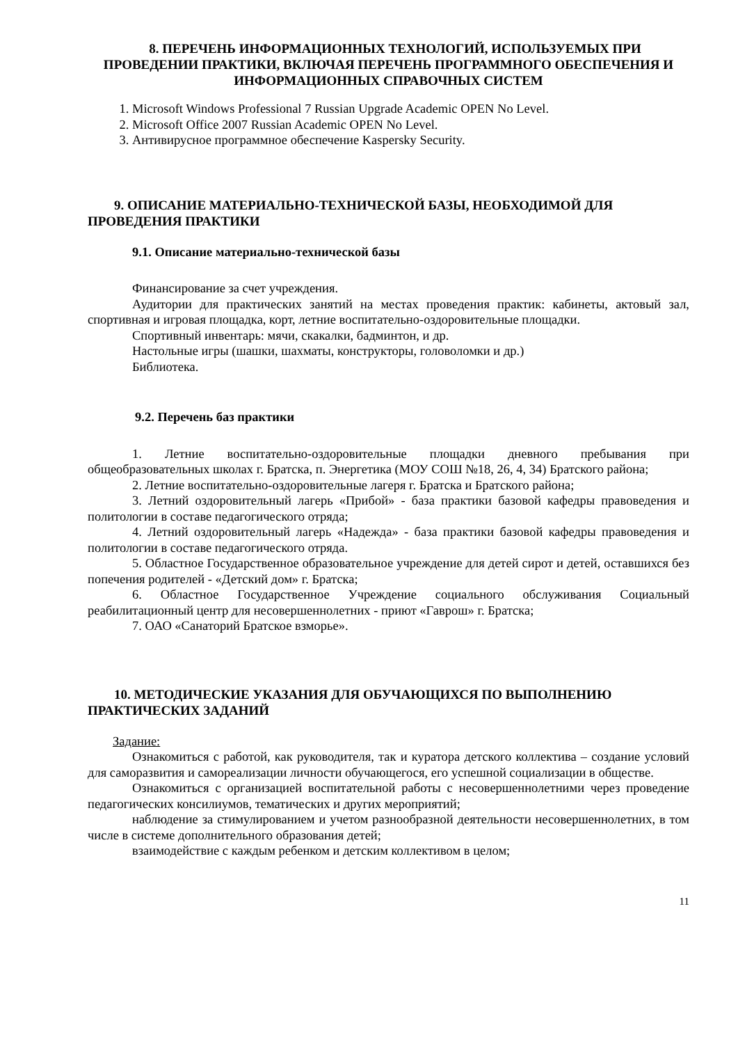8. ПЕРЕЧЕНЬ ИНФОРМАЦИОННЫХ ТЕХНОЛОГИЙ, ИСПОЛЬЗУЕМЫХ ПРИ ПРОВЕДЕНИИ ПРАКТИКИ, ВКЛЮЧАЯ ПЕРЕЧЕНЬ ПРОГРАММНОГО ОБЕСПЕЧЕНИЯ И ИНФОРМАЦИОННЫХ СПРАВОЧНЫХ СИСТЕМ
1. Microsoft Windows Professional 7 Russian Upgrade Academic OPEN No Level.
2. Microsoft Office 2007 Russian Academic OPEN No Level.
3. Антивирусное программное обеспечение Kaspersky Security.
9. ОПИСАНИЕ МАТЕРИАЛЬНО-ТЕХНИЧЕСКОЙ БАЗЫ, НЕОБХОДИМОЙ ДЛЯ ПРОВЕДЕНИЯ ПРАКТИКИ
9.1. Описание материально-технической базы
Финансирование за счет учреждения.
Аудитории для практических занятий на местах проведения практик: кабинеты, актовый зал, спортивная и игровая площадка, корт, летние воспитательно-оздоровительные площадки.
Спортивный инвентарь: мячи, скакалки, бадминтон, и др.
Настольные игры (шашки, шахматы, конструкторы, головоломки и др.)
Библиотека.
9.2. Перечень баз практики
1. Летние воспитательно-оздоровительные площадки дневного пребывания при общеобразовательных школах г. Братска, п. Энергетика (МОУ СОШ №18, 26, 4, 34) Братского района;
2. Летние воспитательно-оздоровительные лагеря г. Братска и Братского района;
3. Летний оздоровительный лагерь «Прибой» - база практики базовой кафедры правоведения и политологии в составе педагогического отряда;
4. Летний оздоровительный лагерь «Надежда» - база практики базовой кафедры правоведения и политологии в составе педагогического отряда.
5. Областное Государственное образовательное учреждение для детей сирот и детей, оставшихся без попечения родителей - «Детский дом» г. Братска;
6. Областное Государственное Учреждение социального обслуживания Социальный реабилитационный центр для несовершеннолетних - приют «Гаврош» г. Братска;
7. ОАО «Санаторий Братское взморье».
10. МЕТОДИЧЕСКИЕ УКАЗАНИЯ ДЛЯ ОБУЧАЮЩИХСЯ ПО ВЫПОЛНЕНИЮ ПРАКТИЧЕСКИХ ЗАДАНИЙ
Задание:
Ознакомиться с работой, как руководителя, так и куратора детского коллектива – создание условий для саморазвития и самореализации личности обучающегося, его успешной социализации в обществе.
Ознакомиться с организацией воспитательной работы с несовершеннолетними через проведение педагогических консилиумов, тематических и других мероприятий;
наблюдение за стимулированием и учетом разнообразной деятельности несовершеннолетних, в том числе в системе дополнительного образования детей;
взаимодействие с каждым ребенком и детским коллективом в целом;
11